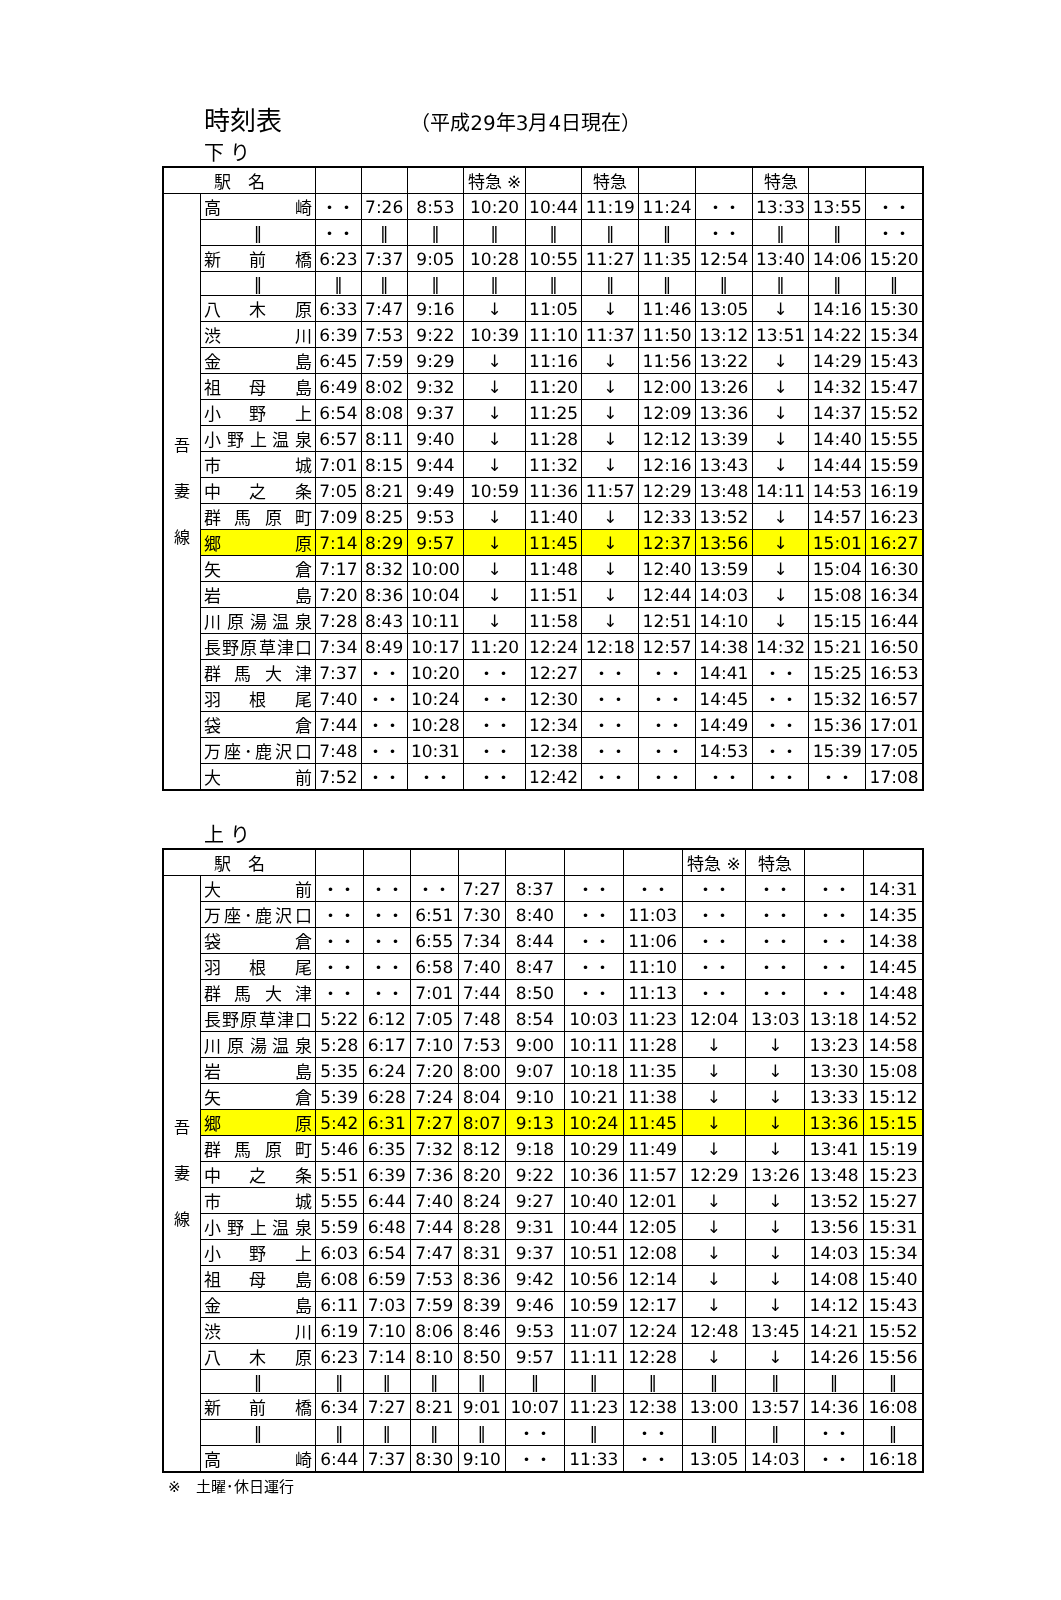時刻表 （平成29年3月4日現在）
下 り
| 駅 名 | | | | | 特急 ※ | | 特急 | | | 特急 | | |
| --- | --- | --- | --- | --- | --- | --- | --- | --- | --- | --- | --- | --- |
| 吾 妻 線 | 高 崎 | ・・ | 7:26 | 8:53 | 10:20 | 10:44 | 11:19 | 11:24 | ・・ | 13:33 | 13:55 | ・・ |
| | ‖ | ・・ | ‖ | ‖ | ‖ | ‖ | ‖ | ‖ | ・・ | ‖ | ‖ | ・・ |
| | 新 前 橋 | 6:23 | 7:37 | 9:05 | 10:28 | 10:55 | 11:27 | 11:35 | 12:54 | 13:40 | 14:06 | 15:20 |
| | ‖ | ‖ | ‖ | ‖ | ‖ | ‖ | ‖ | ‖ | ‖ | ‖ | ‖ | ‖ |
| | 八 木 原 | 6:33 | 7:47 | 9:16 | ↓ | 11:05 | ↓ | 11:46 | 13:05 | ↓ | 14:16 | 15:30 |
| | 渋 川 | 6:39 | 7:53 | 9:22 | 10:39 | 11:10 | 11:37 | 11:50 | 13:12 | 13:51 | 14:22 | 15:34 |
| | 金 島 | 6:45 | 7:59 | 9:29 | ↓ | 11:16 | ↓ | 11:56 | 13:22 | ↓ | 14:29 | 15:43 |
| | 祖 母 島 | 6:49 | 8:02 | 9:32 | ↓ | 11:20 | ↓ | 12:00 | 13:26 | ↓ | 14:32 | 15:47 |
| | 小 野 上 | 6:54 | 8:08 | 9:37 | ↓ | 11:25 | ↓ | 12:09 | 13:36 | ↓ | 14:37 | 15:52 |
| | 小野上温泉 | 6:57 | 8:11 | 9:40 | ↓ | 11:28 | ↓ | 12:12 | 13:39 | ↓ | 14:40 | 15:55 |
| | 市 城 | 7:01 | 8:15 | 9:44 | ↓ | 11:32 | ↓ | 12:16 | 13:43 | ↓ | 14:44 | 15:59 |
| | 中 之 条 | 7:05 | 8:21 | 9:49 | 10:59 | 11:36 | 11:57 | 12:29 | 13:48 | 14:11 | 14:53 | 16:19 |
| | 群 馬 原 町 | 7:09 | 8:25 | 9:53 | ↓ | 11:40 | ↓ | 12:33 | 13:52 | ↓ | 14:57 | 16:23 |
| | 郷 原 | 7:14 | 8:29 | 9:57 | ↓ | 11:45 | ↓ | 12:37 | 13:56 | ↓ | 15:01 | 16:27 |
| | 矢 倉 | 7:17 | 8:32 | 10:00 | ↓ | 11:48 | ↓ | 12:40 | 13:59 | ↓ | 15:04 | 16:30 |
| | 岩 島 | 7:20 | 8:36 | 10:04 | ↓ | 11:51 | ↓ | 12:44 | 14:03 | ↓ | 15:08 | 16:34 |
| | 川原湯温泉 | 7:28 | 8:43 | 10:11 | ↓ | 11:58 | ↓ | 12:51 | 14:10 | ↓ | 15:15 | 16:44 |
| | 長野原草津口 | 7:34 | 8:49 | 10:17 | 11:20 | 12:24 | 12:18 | 12:57 | 14:38 | 14:32 | 15:21 | 16:50 |
| | 群 馬 大 津 | 7:37 | ・・ | 10:20 | ・・ | 12:27 | ・・ | ・・ | 14:41 | ・・ | 15:25 | 16:53 |
| | 羽 根 尾 | 7:40 | ・・ | 10:24 | ・・ | 12:30 | ・・ | ・・ | 14:45 | ・・ | 15:32 | 16:57 |
| | 袋 倉 | 7:44 | ・・ | 10:28 | ・・ | 12:34 | ・・ | ・・ | 14:49 | ・・ | 15:36 | 17:01 |
| | 万座･鹿沢口 | 7:48 | ・・ | 10:31 | ・・ | 12:38 | ・・ | ・・ | 14:53 | ・・ | 15:39 | 17:05 |
| | 大 前 | 7:52 | ・・ | ・・ | ・・ | 12:42 | ・・ | ・・ | ・・ | ・・ | ・・ | 17:08 |
上 り
| 駅 名 | | | | | | | | | 特急 ※ | 特急 | | |
| --- | --- | --- | --- | --- | --- | --- | --- | --- | --- | --- | --- | --- |
| 吾 妻 線 | 大 前 | ・・ | ・・ | ・・ | 7:27 | 8:37 | ・・ | ・・ | ・・ | ・・ | ・・ | 14:31 |
| | 万座･鹿沢口 | ・・ | ・・ | 6:51 | 7:30 | 8:40 | ・・ | 11:03 | ・・ | ・・ | ・・ | 14:35 |
| | 袋 倉 | ・・ | ・・ | 6:55 | 7:34 | 8:44 | ・・ | 11:06 | ・・ | ・・ | ・・ | 14:38 |
| | 羽 根 尾 | ・・ | ・・ | 6:58 | 7:40 | 8:47 | ・・ | 11:10 | ・・ | ・・ | ・・ | 14:45 |
| | 群 馬 大 津 | ・・ | ・・ | 7:01 | 7:44 | 8:50 | ・・ | 11:13 | ・・ | ・・ | ・・ | 14:48 |
| | 長野原草津口 | 5:22 | 6:12 | 7:05 | 7:48 | 8:54 | 10:03 | 11:23 | 12:04 | 13:03 | 13:18 | 14:52 |
| | 川原湯温泉 | 5:28 | 6:17 | 7:10 | 7:53 | 9:00 | 10:11 | 11:28 | ↓ | ↓ | 13:23 | 14:58 |
| | 岩 島 | 5:35 | 6:24 | 7:20 | 8:00 | 9:07 | 10:18 | 11:35 | ↓ | ↓ | 13:30 | 15:08 |
| | 矢 倉 | 5:39 | 6:28 | 7:24 | 8:04 | 9:10 | 10:21 | 11:38 | ↓ | ↓ | 13:33 | 15:12 |
| | 郷 原 | 5:42 | 6:31 | 7:27 | 8:07 | 9:13 | 10:24 | 11:45 | ↓ | ↓ | 13:36 | 15:15 |
| | 群 馬 原 町 | 5:46 | 6:35 | 7:32 | 8:12 | 9:18 | 10:29 | 11:49 | ↓ | ↓ | 13:41 | 15:19 |
| | 中 之 条 | 5:51 | 6:39 | 7:36 | 8:20 | 9:22 | 10:36 | 11:57 | 12:29 | 13:26 | 13:48 | 15:23 |
| | 市 城 | 5:55 | 6:44 | 7:40 | 8:24 | 9:27 | 10:40 | 12:01 | ↓ | ↓ | 13:52 | 15:27 |
| | 小野上温泉 | 5:59 | 6:48 | 7:44 | 8:28 | 9:31 | 10:44 | 12:05 | ↓ | ↓ | 13:56 | 15:31 |
| | 小 野 上 | 6:03 | 6:54 | 7:47 | 8:31 | 9:37 | 10:51 | 12:08 | ↓ | ↓ | 14:03 | 15:34 |
| | 祖 母 島 | 6:08 | 6:59 | 7:53 | 8:36 | 9:42 | 10:56 | 12:14 | ↓ | ↓ | 14:08 | 15:40 |
| | 金 島 | 6:11 | 7:03 | 7:59 | 8:39 | 9:46 | 10:59 | 12:17 | ↓ | ↓ | 14:12 | 15:43 |
| | 渋 川 | 6:19 | 7:10 | 8:06 | 8:46 | 9:53 | 11:07 | 12:24 | 12:48 | 13:45 | 14:21 | 15:52 |
| | 八 木 原 | 6:23 | 7:14 | 8:10 | 8:50 | 9:57 | 11:11 | 12:28 | ↓ | ↓ | 14:26 | 15:56 |
| | ‖ | ‖ | ‖ | ‖ | ‖ | ‖ | ‖ | ‖ | ‖ | ‖ | ‖ | ‖ |
| | 新 前 橋 | 6:34 | 7:27 | 8:21 | 9:01 | 10:07 | 11:23 | 12:38 | 13:00 | 13:57 | 14:36 | 16:08 |
| | ‖ | ‖ | ‖ | ‖ | ‖ | ・・ | ‖ | ・・ | ‖ | ‖ | ・・ | ‖ |
| | 高 崎 | 6:44 | 7:37 | 8:30 | 9:10 | ・・ | 11:33 | ・・ | 13:05 | 14:03 | ・・ | 16:18 |
※　土曜･休日運行